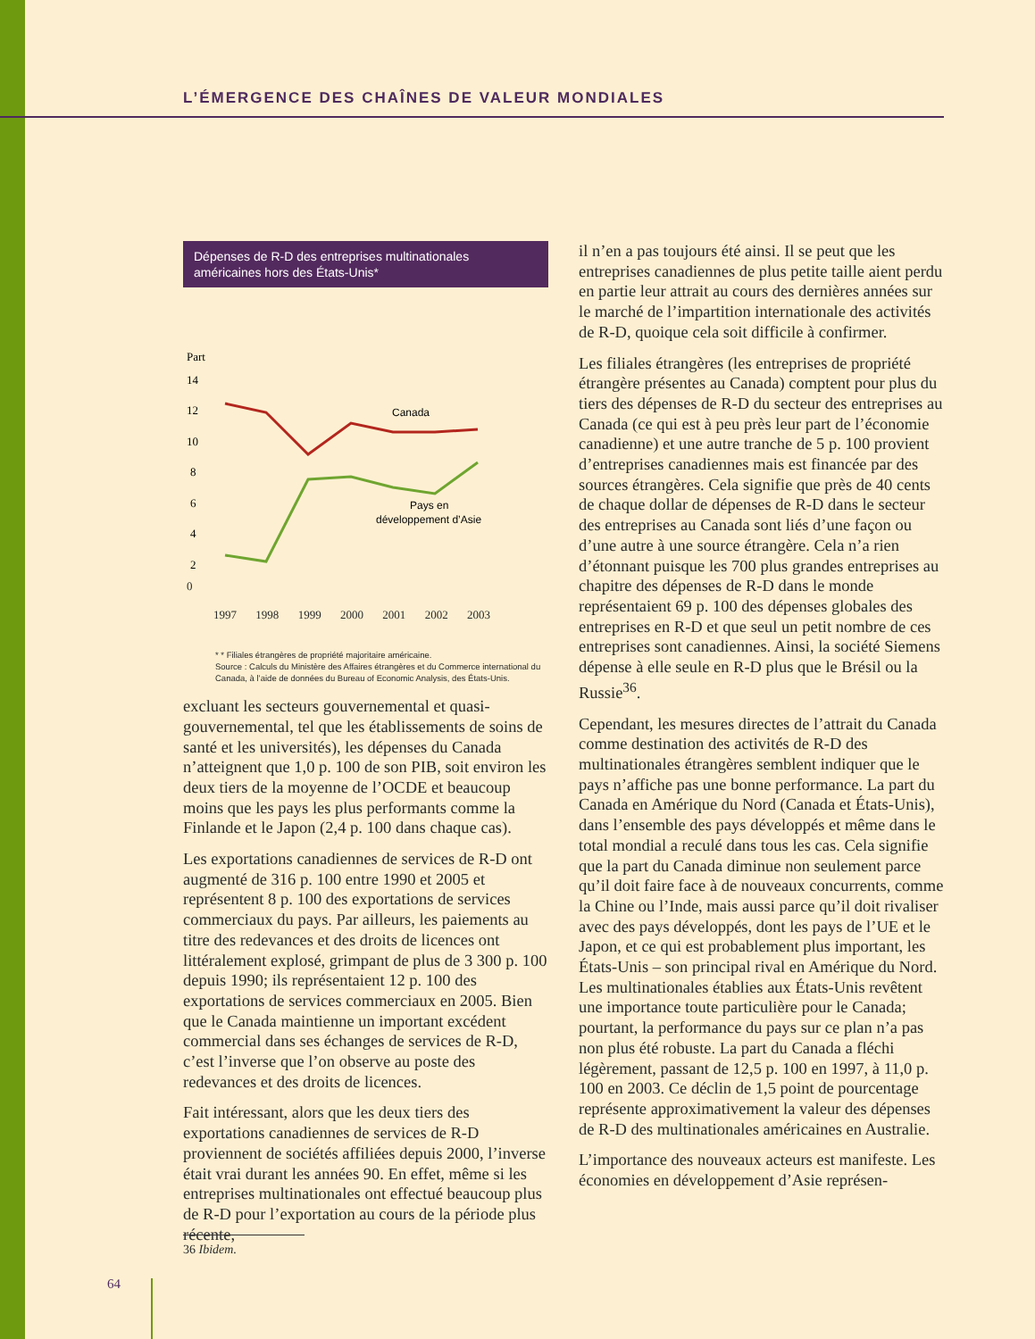L’ÉMERGENCE DES CHAÎNES DE VALEUR MONDIALES
Dépenses de R-D des entreprises multinationales américaines hors des États-Unis*
Part
14
12
10
8
6
4
2
Canada
Pays en
développement d’Asie
0
1997 1998 1999 2000 2001 2002 2003
* * Filiales étrangères de propriété majoritaire américaine.
Source : Calculs du Ministère des Affaires étrangères et du Commerce international du Canada, à l’aide de données du Bureau of Economic Analysis, des États-Unis.
excluant les secteurs gouvernemental et quasi-gouvernemental, tel que les établissements de soins de santé et les universités), les dépenses du Canada n’atteignent que 1,0 p. 100 de son PIB, soit environ les deux tiers de la moyenne de l’OCDE et beaucoup moins que les pays les plus performants comme la Finlande et le Japon (2,4 p. 100 dans chaque cas).
Les exportations canadiennes de services de R-D ont augmenté de 316 p. 100 entre 1990 et 2005 et représentent 8 p. 100 des exportations de services commerciaux du pays. Par ailleurs, les paiements au titre des redevances et des droits de licences ont littéralement explosé, grimpant de plus de 3 300 p. 100 depuis 1990; ils représentaient 12 p. 100 des exportations de services commerciaux en 2005. Bien que le Canada maintienne un important excédent commercial dans ses échanges de services de R-D, c’est l’inverse que l’on observe au poste des redevances et des droits de licences.
Fait intéressant, alors que les deux tiers des exportations canadiennes de services de R-D proviennent de sociétés affiliées depuis 2000, l’inverse était vrai durant les années 90. En effet, même si les entreprises multinationales ont effectué beaucoup plus de R-D pour l’exportation au cours de la période plus récente,
il n’en a pas toujours été ainsi. Il se peut que les entreprises canadiennes de plus petite taille aient perdu en partie leur attrait au cours des dernières années sur le marché de l’impartition internationale des activités de R-D, quoique cela soit difficile à confirmer.
Les filiales étrangères (les entreprises de propriété étrangère présentes au Canada) comptent pour plus du tiers des dépenses de R-D du secteur des entreprises au Canada (ce qui est à peu près leur part de l’économie canadienne) et une autre tranche de 5 p. 100 provient d’entreprises canadiennes mais est financée par des sources étrangères. Cela signifie que près de 40 cents de chaque dollar de dépenses de R-D dans le secteur des entreprises au Canada sont liés d’une façon ou d’une autre à une source étrangère. Cela n’a rien d’étonnant puisque les 700 plus grandes entreprises au chapitre des dépenses de R-D dans le monde représentaient 69 p. 100 des dépenses globales des entreprises en R-D et que seul un petit nombre de ces entreprises sont canadiennes. Ainsi, la société Siemens dépense à elle seule en R-D plus que le Brésil ou la Russie<sup>36</sup>.
Cependant, les mesures directes de l’attrait du Canada comme destination des activités de R-D des multinationales étrangères semblent indiquer que le pays n’affiche pas une bonne performance. La part du Canada en Amérique du Nord (Canada et États-Unis), dans l’ensemble des pays développés et même dans le total mondial a reculé dans tous les cas. Cela signifie que la part du Canada diminue non seulement parce qu’il doit faire face à de nouveaux concurrents, comme la Chine ou l’Inde, mais aussi parce qu’il doit rivaliser avec des pays développés, dont les pays de l’UE et le Japon, et ce qui est probablement plus important, les États-Unis – son principal rival en Amérique du Nord. Les multinationales établies aux États-Unis revêtent une importance toute particulière pour le Canada; pourtant, la performance du pays sur ce plan n’a pas non plus été robuste. La part du Canada a fléchi légèrement, passant de 12,5 p. 100 en 1997, à 11,0 p. 100 en 2003. Ce déclin de 1,5 point de pourcentage représente approximativement la valeur des dépenses de R-D des multinationales américaines en Australie.
L’importance des nouveaux acteurs est manifeste. Les économies en développement d’Asie représen-
36 Ibidem.
64